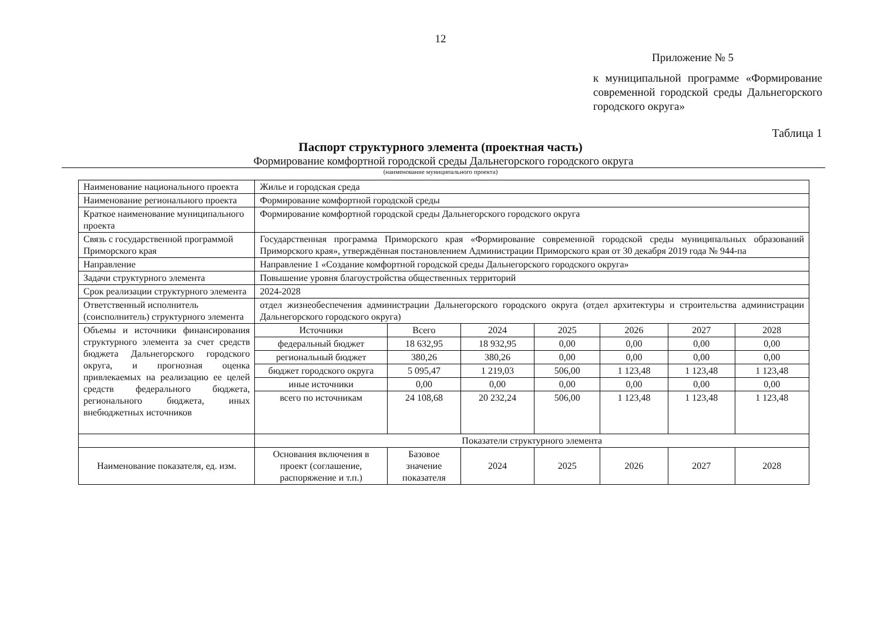12
Приложение № 5
к муниципальной программе «Формирование современной городской среды Дальнегорского городского округа»
Таблица 1
Паспорт структурного элемента (проектная часть)
Формирование комфортной городской среды Дальнегорского городского округа
(наименование муниципального проекта)
| Наименование национального проекта | Жилье и городская среда | | | | | | |
| Наименование регионального проекта | Формирование комфортной городской среды | | | | | | |
| Краткое наименование муниципального проекта | Формирование комфортной городской среды Дальнегорского городского округа | | | | | | |
| Связь с государственной программой Приморского края | Государственная программа Приморского края «Формирование современной городской среды муниципальных образований Приморского края», утверждённая постановлением Администрации Приморского края от 30 декабря 2019 года № 944-па | | | | | | |
| Направление | Направление 1 «Создание комфортной городской среды Дальнегорского городского округа» | | | | | | |
| Задачи структурного элемента | Повышение уровня благоустройства общественных территорий | | | | | | |
| Срок реализации структурного элемента | 2024-2028 | | | | | | |
| Ответственный исполнитель (соисполнитель) структурного элемента | отдел жизнеобеспечения администрации Дальнегорского городского округа (отдел архитектуры и строительства администрации Дальнегорского городского округа) | | | | | | |
| Объемы и источники финансирования структурного элемента за счет средств бюджета Дальнегорского городского округа, и прогнозная оценка привлекаемых на реализацию ее целей средств федерального бюджета, регионального бюджета, иных внебюджетных источников | Источники | Всего | 2024 | 2025 | 2026 | 2027 | 2028 |
| | федеральный бюджет | 18 632,95 | 18 932,95 | 0,00 | 0,00 | 0,00 | 0,00 |
| | региональный бюджет | 380,26 | 380,26 | 0,00 | 0,00 | 0,00 | 0,00 |
| | бюджет городского округа | 5 095,47 | 1 219,03 | 506,00 | 1 123,48 | 1 123,48 | 1 123,48 |
| | иные источники | 0,00 | 0,00 | 0,00 | 0,00 | 0,00 | 0,00 |
| | всего по источникам | 24 108,68 | 20 232,24 | 506,00 | 1 123,48 | 1 123,48 | 1 123,48 |
| | Показатели структурного элемента | | | | | | |
| Наименование показателя, ед. изм. | Основания включения в проект (соглашение, распоряжение и т.п.) | Базовое значение показателя | 2024 | 2025 | 2026 | 2027 | 2028 |